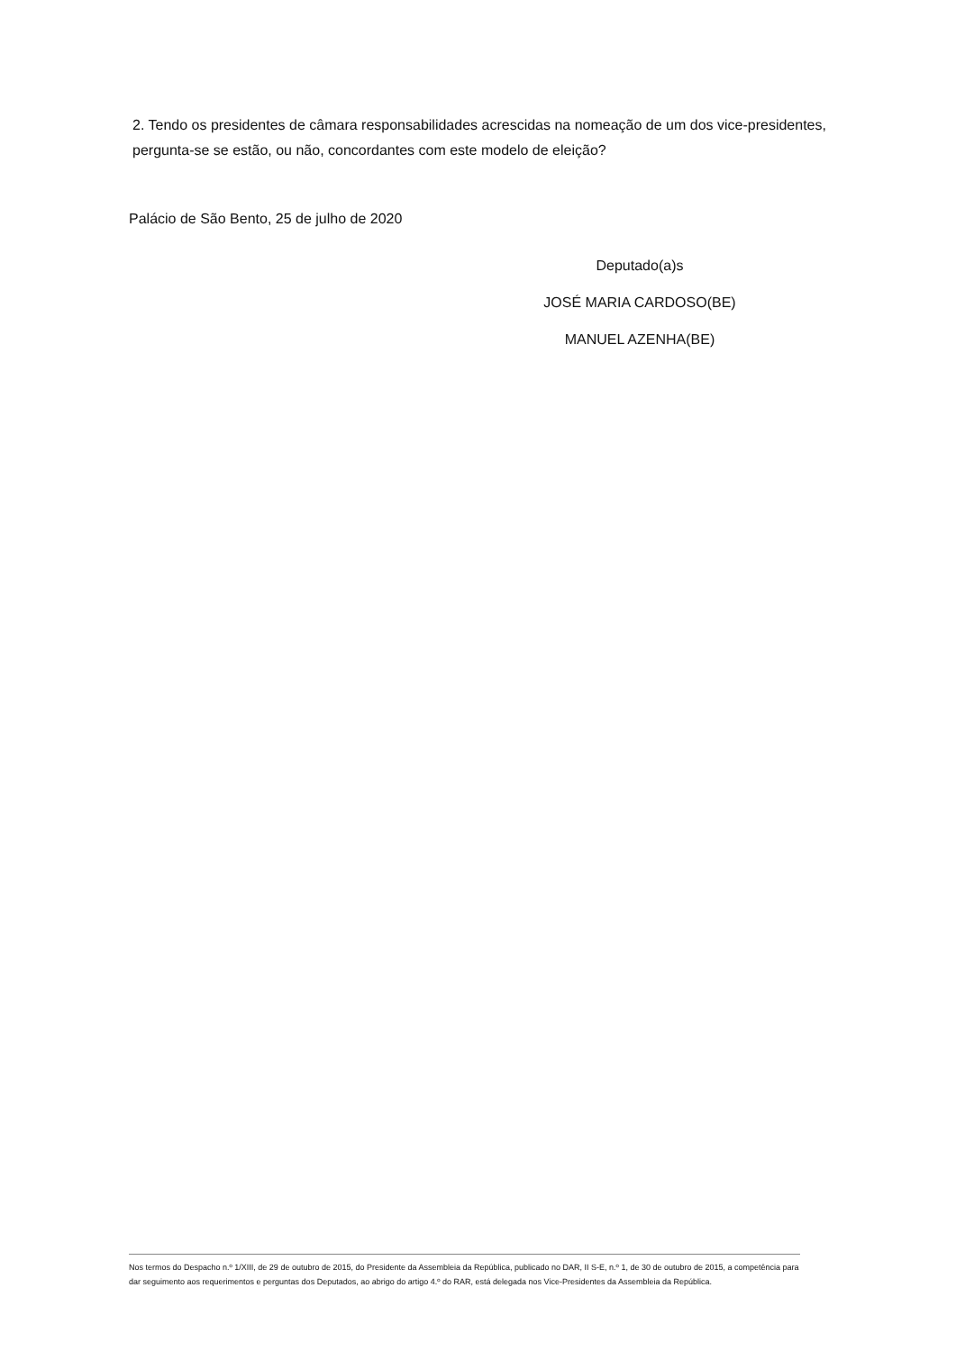2. Tendo os presidentes de câmara responsabilidades acrescidas na nomeação de um dos vice-presidentes, pergunta-se se estão, ou não, concordantes com este modelo de eleição?
Palácio de São Bento, 25 de julho de 2020
Deputado(a)s
JOSÉ MARIA CARDOSO(BE)
MANUEL AZENHA(BE)
Nos termos do Despacho n.º 1/XIII, de 29 de outubro de 2015, do Presidente da Assembleia da República, publicado no DAR, II S-E, n.º 1, de 30 de outubro de 2015, a competência para dar seguimento aos requerimentos e perguntas dos Deputados, ao abrigo do artigo 4.º do RAR, está delegada nos Vice-Presidentes da Assembleia da República.